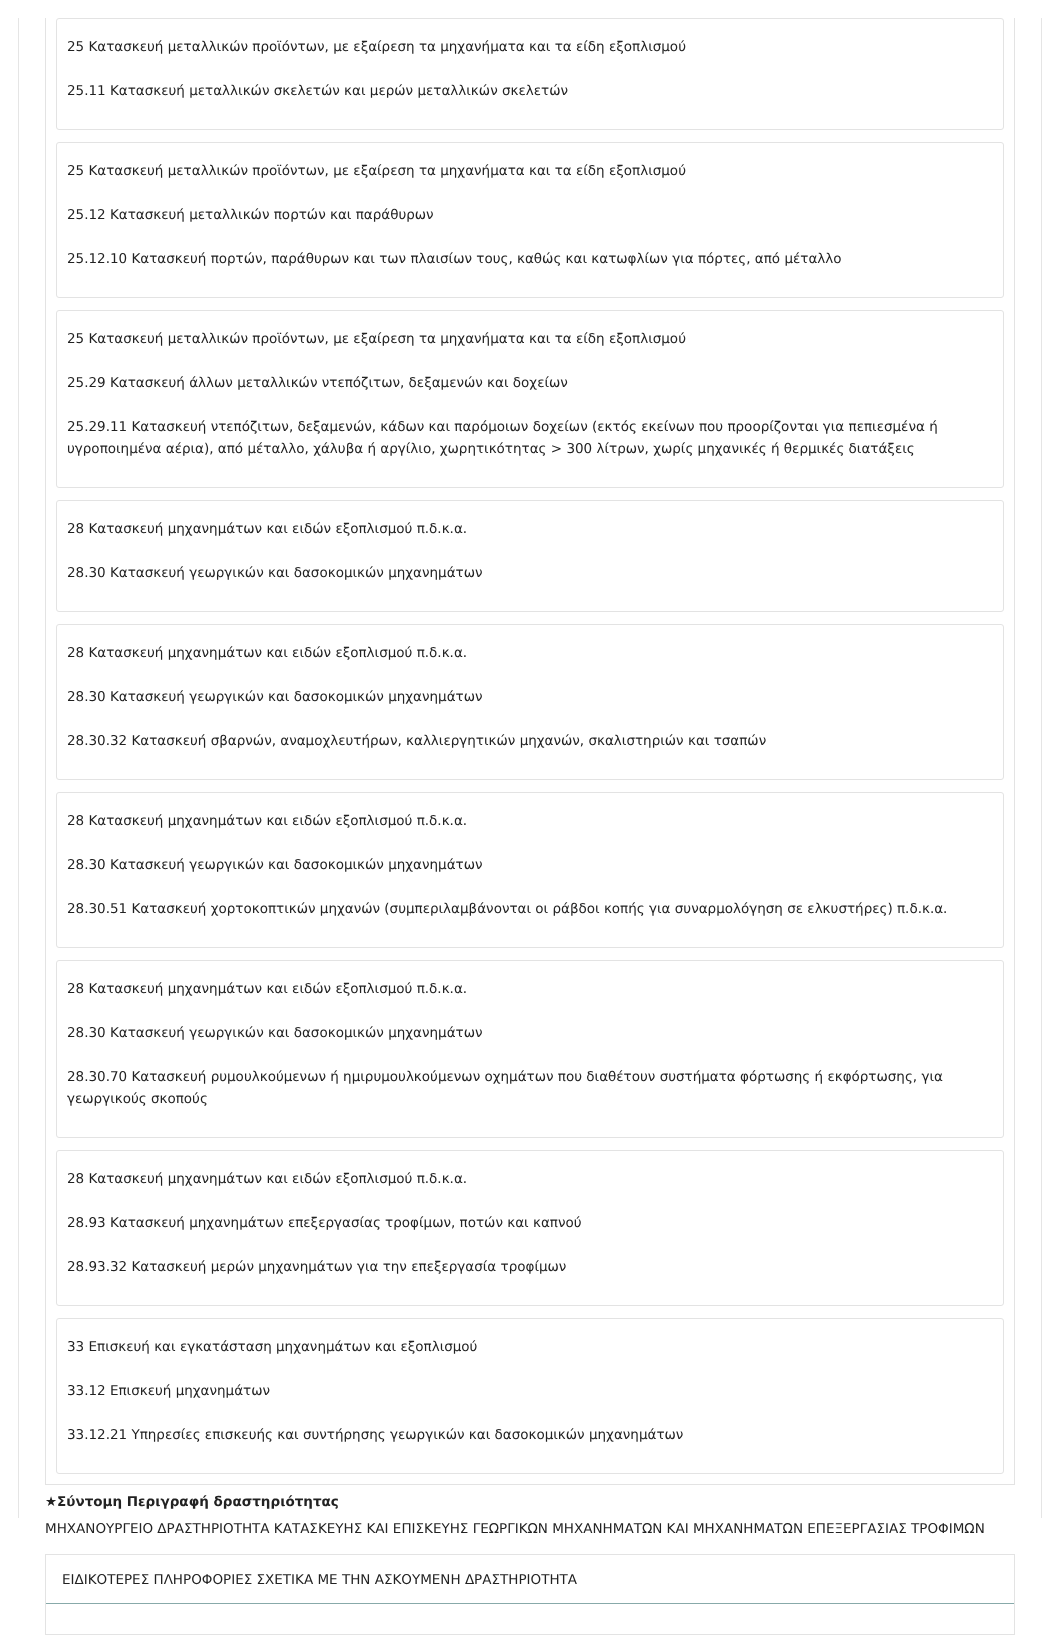25 Κατασκευή μεταλλικών προϊόντων, με εξαίρεση τα μηχανήματα και τα είδη εξοπλισμού
25.11 Κατασκευή μεταλλικών σκελετών και μερών μεταλλικών σκελετών
25 Κατασκευή μεταλλικών προϊόντων, με εξαίρεση τα μηχανήματα και τα είδη εξοπλισμού
25.12 Κατασκευή μεταλλικών πορτών και παράθυρων
25.12.10 Κατασκευή πορτών, παράθυρων και των πλαισίων τους, καθώς και κατωφλίων για πόρτες, από μέταλλο
25 Κατασκευή μεταλλικών προϊόντων, με εξαίρεση τα μηχανήματα και τα είδη εξοπλισμού
25.29 Κατασκευή άλλων μεταλλικών ντεπόζιτων, δεξαμενών και δοχείων
25.29.11 Κατασκευή ντεπόζιτων, δεξαμενών, κάδων και παρόμοιων δοχείων (εκτός εκείνων που προορίζονται για πεπιεσμένα ή υγροποιημένα αέρια), από μέταλλο, χάλυβα ή αργίλιο, χωρητικότητας > 300 λίτρων, χωρίς μηχανικές ή θερμικές διατάξεις
28 Κατασκευή μηχανημάτων και ειδών εξοπλισμού π.δ.κ.α.
28.30 Κατασκευή γεωργικών και δασοκομικών μηχανημάτων
28 Κατασκευή μηχανημάτων και ειδών εξοπλισμού π.δ.κ.α.
28.30 Κατασκευή γεωργικών και δασοκομικών μηχανημάτων
28.30.32 Κατασκευή σβαρνών, αναμοχλευτήρων, καλλιεργητικών μηχανών, σκαλιστηριών και τσαπών
28 Κατασκευή μηχανημάτων και ειδών εξοπλισμού π.δ.κ.α.
28.30 Κατασκευή γεωργικών και δασοκομικών μηχανημάτων
28.30.51 Κατασκευή χορτοκοπτικών μηχανών (συμπεριλαμβάνονται οι ράβδοι κοπής για συναρμολόγηση σε ελκυστήρες) π.δ.κ.α.
28 Κατασκευή μηχανημάτων και ειδών εξοπλισμού π.δ.κ.α.
28.30 Κατασκευή γεωργικών και δασοκομικών μηχανημάτων
28.30.70 Κατασκευή ρυμουλκούμενων ή ημιρυμουλκούμενων οχημάτων που διαθέτουν συστήματα φόρτωσης ή εκφόρτωσης, για γεωργικούς σκοπούς
28 Κατασκευή μηχανημάτων και ειδών εξοπλισμού π.δ.κ.α.
28.93 Κατασκευή μηχανημάτων επεξεργασίας τροφίμων, ποτών και καπνού
28.93.32 Κατασκευή μερών μηχανημάτων για την επεξεργασία τροφίμων
33 Επισκευή και εγκατάσταση μηχανημάτων και εξοπλισμού
33.12 Επισκευή μηχανημάτων
33.12.21 Υπηρεσίες επισκευής και συντήρησης γεωργικών και δασοκομικών μηχανημάτων
★Σύντομη Περιγραφή δραστηριότητας
ΜΗΧΑΝΟΥΡΓΕΙΟ ΔΡΑΣΤΗΡΙΟΤΗΤΑ ΚΑΤΑΣΚΕΥΗΣ ΚΑΙ ΕΠΙΣΚΕΥΗΣ ΓΕΩΡΓΙΚΩΝ ΜΗΧΑΝΗΜΑΤΩΝ ΚΑΙ ΜΗΧΑΝΗΜΑΤΩΝ ΕΠΕΞΕΡΓΑΣΙΑΣ ΤΡΟΦΙΜΩΝ
ΕΙΔΙΚΟΤΕΡΕΣ ΠΛΗΡΟΦΟΡΙΕΣ ΣΧΕΤΙΚΑ ΜΕ ΤΗΝ ΑΣΚΟΥΜΕΝΗ ΔΡΑΣΤΗΡΙΟΤΗΤΑ